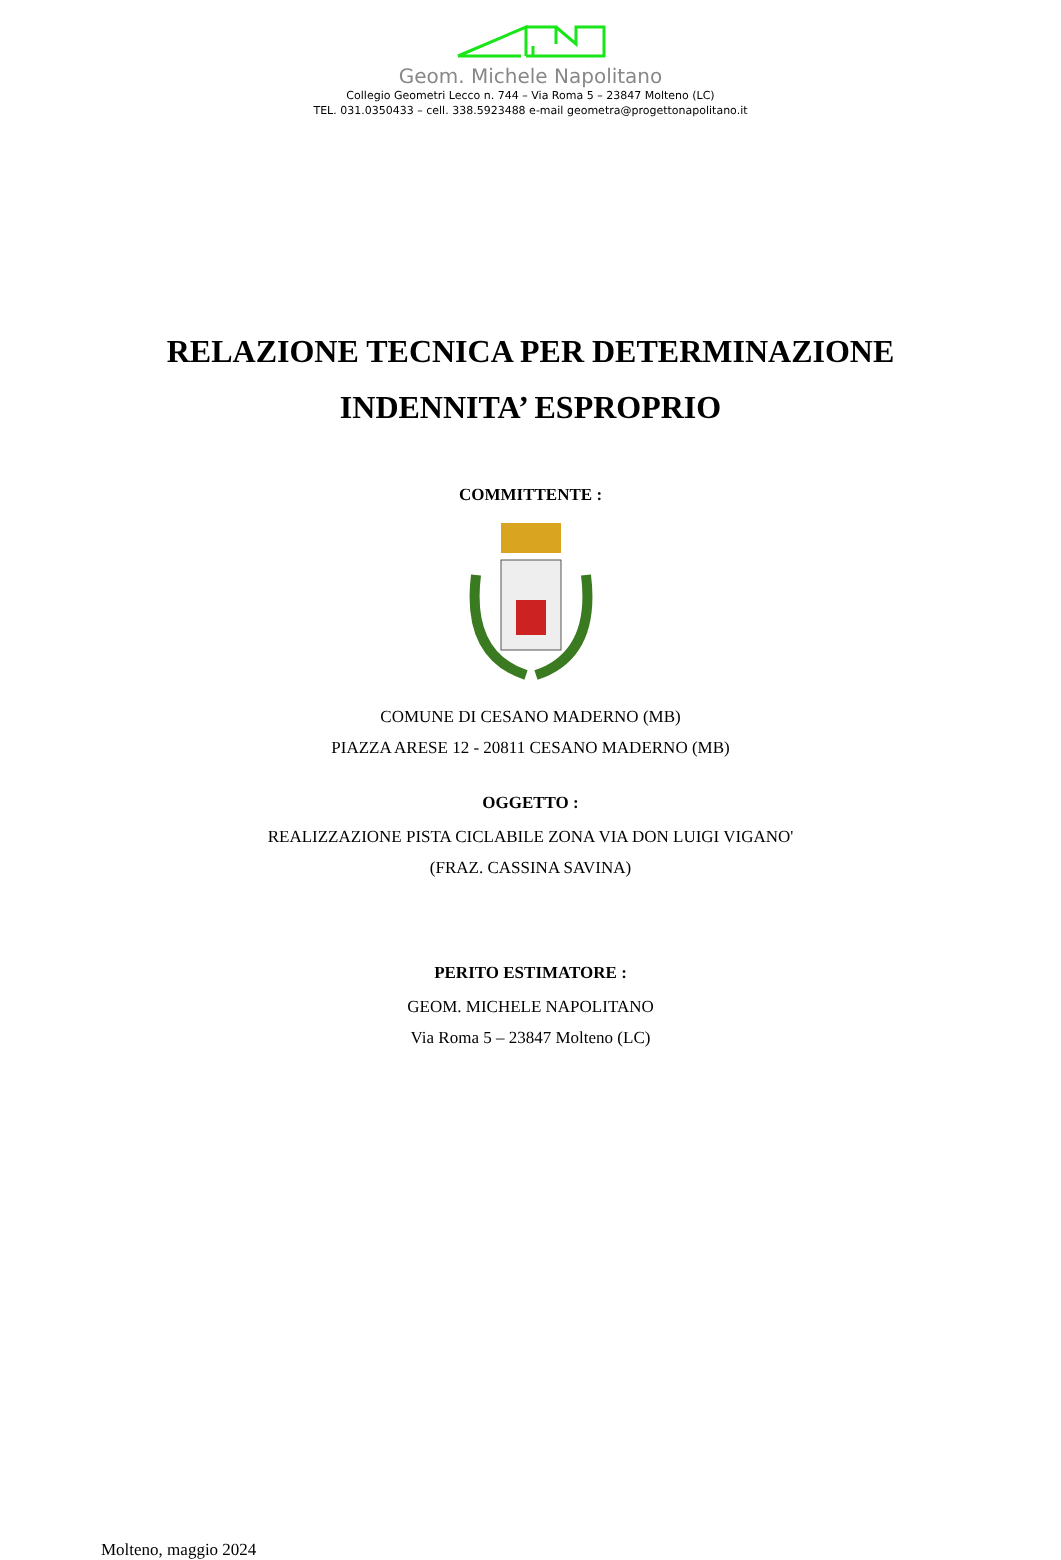Geom. Michele Napolitano
Collegio Geometri Lecco n. 744 – Via Roma 5 – 23847 Molteno (LC)
TEL. 031.0350433 – cell. 338.5923488 e-mail geometra@progettonapolitano.it
RELAZIONE TECNICA PER DETERMINAZIONE
INDENNITA’ ESPROPRIO
COMMITTENTE :
COMUNE DI CESANO MADERNO (MB)
PIAZZA ARESE 12 - 20811 CESANO MADERNO (MB)
OGGETTO :
REALIZZAZIONE PISTA CICLABILE ZONA VIA DON LUIGI VIGANO'
(FRAZ. CASSINA SAVINA)
PERITO ESTIMATORE :
GEOM. MICHELE NAPOLITANO
Via Roma 5 – 23847 Molteno (LC)
Molteno, maggio 2024